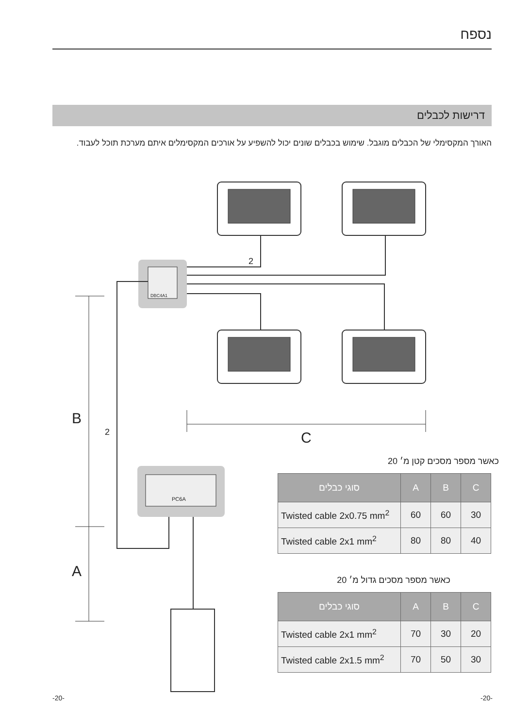נספח
דרישות לכבלים
האורך המקסימלי של הכבלים מוגבל. שימוש בכבלים שונים יכול להשפיע על אורכים המקסימלים איתם מערכת תוכל לעבוד.
2
2
DBC4A1
PC6A
B
A
C
כאשר מספר מסכים קטן מ׳ 20
| סוגי כבלים | A | B | C |
| --- | --- | --- | --- |
| Twisted cable 2x0.75 mm<sup>2</sup> | 60 | 60 | 30 |
| Twisted cable 2x1 mm<sup>2</sup> | 80 | 80 | 40 |
כאשר מספר מסכים גדול מ׳ 20
| סוגי כבלים | A | B | C |
| --- | --- | --- | --- |
| Twisted cable 2x1 mm<sup>2</sup> | 70 | 30 | 20 |
| Twisted cable 2x1.5 mm<sup>2</sup> | 70 | 50 | 30 |
-20- -20-